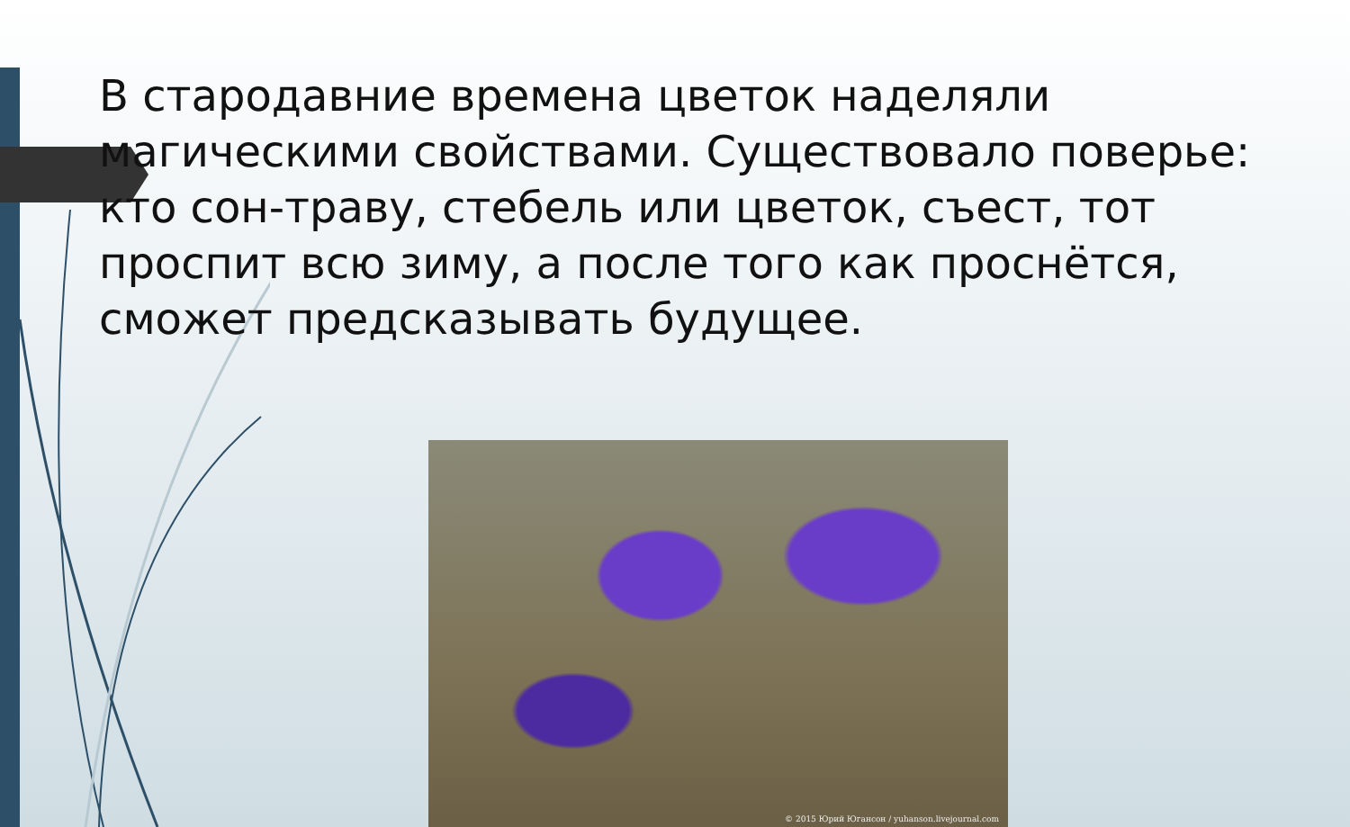В стародавние времена цветок наделяли магическими свойствами. Существовало поверье: кто сон-траву, стебель или цветок, съест, тот проспит всю зиму, а после того как проснётся, сможет предсказывать будущее.
© 2015 Юрий Югансон / yuhanson.livejournal.com